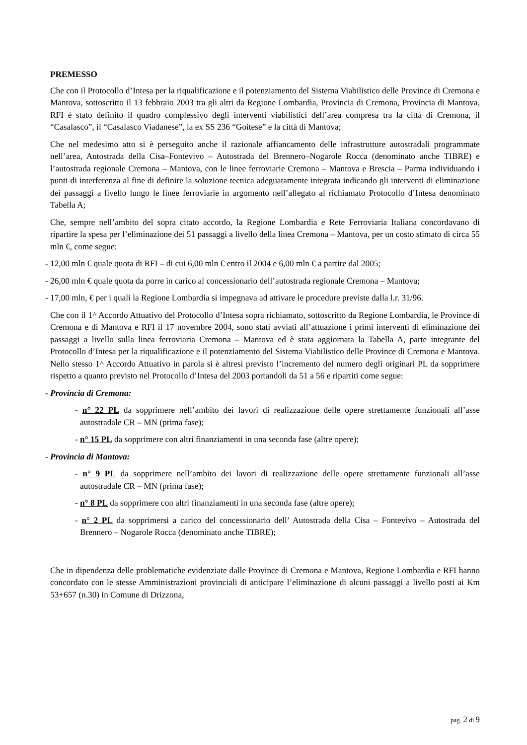PREMESSO
Che con il Protocollo d’Intesa per la riqualificazione e il potenziamento del Sistema Viabilistico delle Province di Cremona e Mantova, sottoscritto il 13 febbraio 2003 tra gli altri da Regione Lombardia, Provincia di Cremona, Provincia di Mantova, RFI è stato definito il quadro complessivo degli interventi viabilistici dell’area compresa tra la città di Cremona, il “Casalasco”, il “Casalasco Viadanese”, la ex SS 236 “Goitese” e la città di Mantova;
Che nel medesimo atto si è perseguito anche il razionale affiancamento delle infrastrutture autostradali programmate nell’area, Autostrada della Cisa–Fontevivo – Autostrada del Brennero–Nogarole Rocca (denominato anche TIBRE) e l’autostrada regionale Cremona – Mantova, con le linee ferroviarie Cremona – Mantova e Brescia – Parma individuando i punti di interferenza al fine di definire la soluzione tecnica adeguatamente integrata indicando gli interventi di eliminazione dei passaggi a livello lungo le linee ferroviarie in argomento nell’allegato al richiamato Protocollo d’Intesa denominato Tabella A;
Che, sempre nell’ambito del sopra citato accordo, la Regione Lombardia e Rete Ferroviaria Italiana concordavano di ripartire la spesa per l’eliminazione dei 51 passaggi a livello della linea Cremona – Mantova, per un costo stimato di circa 55 mln €, come segue:
- 12,00 mln € quale quota di RFI – di cui 6,00 mln € entro il 2004 e 6,00 mln € a partire dal 2005;
- 26,00 mln € quale quota da porre in carico al concessionario dell’autostrada regionale Cremona – Mantova;
- 17,00 mln, € per i quali la Regione Lombardia si impegnava ad attivare le procedure previste dalla l.r. 31/96.
Che con il 1^ Accordo Attuativo del Protocollo d’Intesa sopra richiamato, sottoscritto da Regione Lombardia, le Province di Cremona e di Mantova e RFI il 17 novembre 2004, sono stati avviati all’attuazione i primi interventi di eliminazione dei passaggi a livello sulla linea ferroviaria Cremona – Mantova ed è stata aggiornata la Tabella A, parte integrante del Protocollo d’Intesa per la riqualificazione e il potenziamento del Sistema Viabilistico delle Province di Cremona e Mantova. Nello stesso 1^ Accordo Attuativo in parola si è altresì previsto l’incremento del numero degli originari PL da sopprimere rispetto a quanto previsto nel Protocollo d’Intesa del 2003 portandoli da 51 a 56 e ripartiti come segue:
- Provincia di Cremona:
- n° 22 PL da sopprimere nell’ambito dei lavori di realizzazione delle opere strettamente funzionali all’asse autostradale CR – MN (prima fase);
- n° 15 PL da sopprimere con altri finanziamenti in una seconda fase (altre opere);
- Provincia di Mantova:
- n° 9 PL da sopprimere nell’ambito dei lavori di realizzazione delle opere strettamente funzionali all’asse autostradale CR – MN (prima fase);
- n° 8 PL da sopprimere con altri finanziamenti in una seconda fase (altre opere);
- n° 2 PL da sopprimersi a carico del concessionario dell’ Autostrada della Cisa – Fontevivo – Autostrada del Brennero – Nogarole Rocca (denominato anche TIBRE);
Che in dipendenza delle problematiche evidenziate dalle Province di Cremona e Mantova, Regione Lombardia e RFI hanno concordato con le stesse Amministrazioni provinciali di anticipare l’eliminazione di alcuni passaggi a livello posti ai Km 53+657 (n.30) in Comune di Drizzona,
pag. 2 di 9